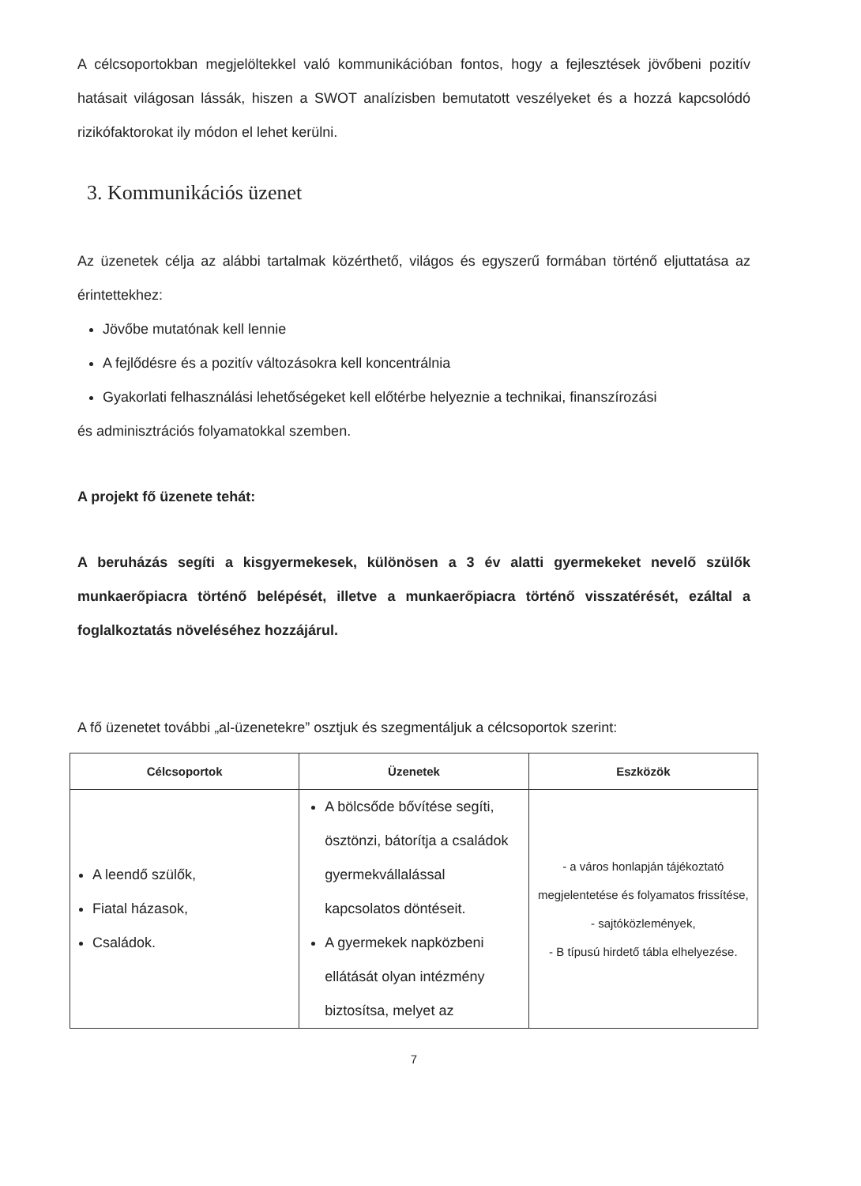A célcsoportokban megjelöltekkel való kommunikációban fontos, hogy a fejlesztések jövőbeni pozitív hatásait világosan lássák, hiszen a SWOT analízisben bemutatott veszélyeket és a hozzá kapcsolódó rizikófaktorokat ily módon el lehet kerülni.
3. Kommunikációs üzenet
Az üzenetek célja az alábbi tartalmak közérthető, világos és egyszerű formában történő eljuttatása az érintettekhez:
Jövőbe mutatónak kell lennie
A fejlődésre és a pozitív változásokra kell koncentrálnia
Gyakorlati felhasználási lehetőségeket kell előtérbe helyeznie a technikai, finanszírozási
és adminisztrációs folyamatokkal szemben.
A projekt fő üzenete tehát:
A beruházás segíti a kisgyermekesek, különösen a 3 év alatti gyermekeket nevelő szülők munkaerőpiacra történő belépését, illetve a munkaerőpiacra történő visszatérését, ezáltal a foglalkoztatás növeléséhez hozzájárul.
A fő üzenetet további „al-üzenetekre” osztjuk és szegmentáljuk a célcsoportok szerint:
| Célcsoportok | Üzenetek | Eszközök |
| --- | --- | --- |
| A leendő szülők, Fiatal házasok, Családok. | A bölcsőde bővítése segíti, ösztönzi, bátorítja a családok gyermekvállalással kapcsolatos döntéseit. A gyermekek napközbeni ellátását olyan intézmény biztosítsa, melyet az | - a város honlapján tájékoztató megjelentetése és folyamatos frissítése, - sajtóközlemények, - B típusú hirdető tábla elhelyezése. |
7